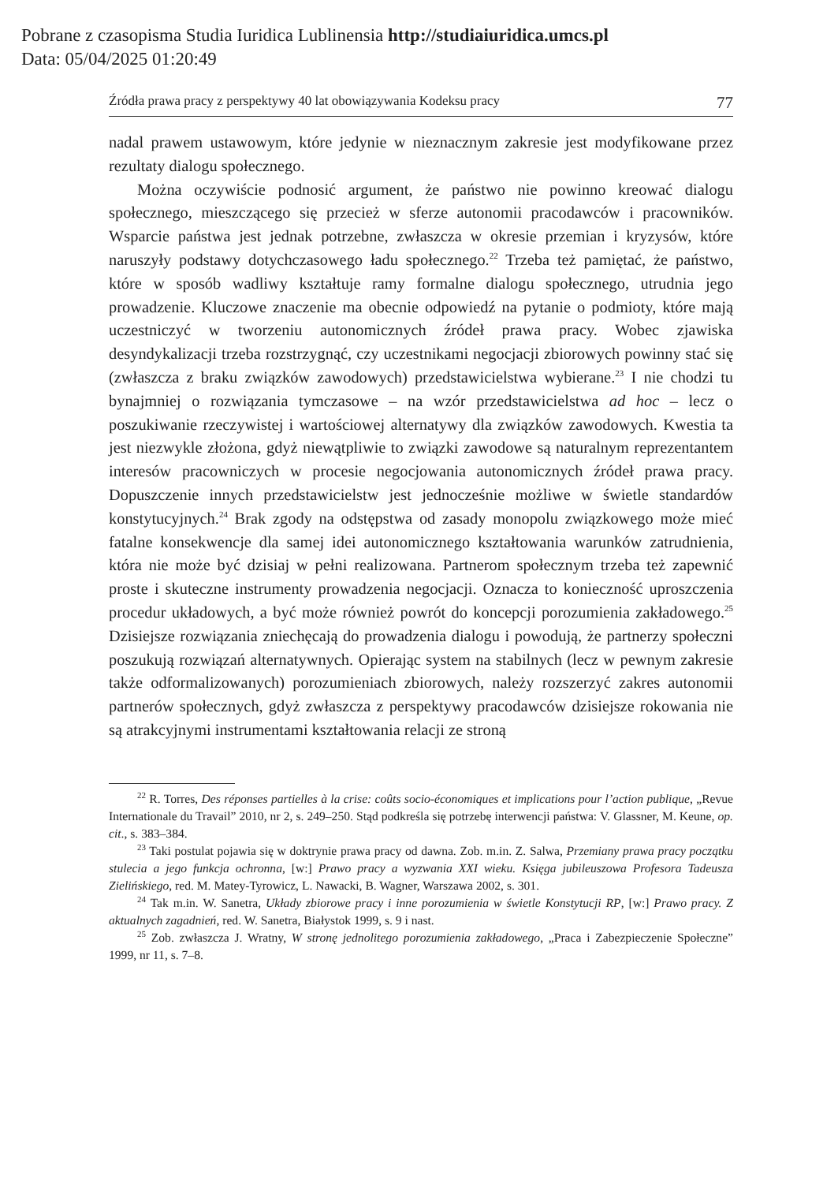Pobrane z czasopisma Studia Iuridica Lublinensia http://studiaiuridica.umcs.pl
Data: 05/04/2025 01:20:49
Źródła prawa pracy z perspektywy 40 lat obowiązywania Kodeksu pracy 77
nadal prawem ustawowym, które jedynie w nieznacznym zakresie jest modyfikowane przez rezultaty dialogu społecznego.
Można oczywiście podnosić argument, że państwo nie powinno kreować dialogu społecznego, mieszczącego się przecież w sferze autonomii pracodawców i pracowników. Wsparcie państwa jest jednak potrzebne, zwłaszcza w okresie przemian i kryzysów, które naruszyły podstawy dotychczasowego ładu społecznego.<sup>22</sup> Trzeba też pamiętać, że państwo, które w sposób wadliwy kształtuje ramy formalne dialogu społecznego, utrudnia jego prowadzenie. Kluczowe znaczenie ma obecnie odpowiedź na pytanie o podmioty, które mają uczestniczyć w tworzeniu autonomicznych źródeł prawa pracy. Wobec zjawiska desyndykalizacji trzeba rozstrzygnąć, czy uczestnikami negocjacji zbiorowych powinny stać się (zwłaszcza z braku związków zawodowych) przedstawicielstwa wybierane.<sup>23</sup> I nie chodzi tu bynajmniej o rozwiązania tymczasowe – na wzór przedstawicielstwa ad hoc – lecz o poszukiwanie rzeczywistej i wartościowej alternatywy dla związków zawodowych. Kwestia ta jest niezwykle złożona, gdyż niewątpliwie to związki zawodowe są naturalnym reprezentantem interesów pracowniczych w procesie negocjowania autonomicznych źródeł prawa pracy. Dopuszczenie innych przedstawicielstw jest jednocześnie możliwe w świetle standardów konstytucyjnych.<sup>24</sup> Brak zgody na odstępstwa od zasady monopolu związkowego może mieć fatalne konsekwencje dla samej idei autonomicznego kształtowania warunków zatrudnienia, która nie może być dzisiaj w pełni realizowana. Partnerom społecznym trzeba też zapewnić proste i skuteczne instrumenty prowadzenia negocjacji. Oznacza to konieczność uproszczenia procedur układowych, a być może również powrót do koncepcji porozumienia zakładowego.<sup>25</sup> Dzisiejsze rozwiązania zniechęcają do prowadzenia dialogu i powodują, że partnerzy społeczni poszukują rozwiązań alternatywnych. Opierając system na stabilnych (lecz w pewnym zakresie także odformalizowanych) porozumieniach zbiorowych, należy rozszerzyć zakres autonomii partnerów społecznych, gdyż zwłaszcza z perspektywy pracodawców dzisiejsze rokowania nie są atrakcyjnymi instrumentami kształtowania relacji ze stroną
<sup>22</sup> R. Torres, Des réponses partielles à la crise: coûts socio-économiques et implications pour l’action publique, „Revue Internationale du Travail” 2010, nr 2, s. 249–250. Stąd podkreśla się potrzebę interwencji państwa: V. Glassner, M. Keune, op. cit., s. 383–384.
<sup>23</sup> Taki postulat pojawia się w doktrynie prawa pracy od dawna. Zob. m.in. Z. Salwa, Przemiany prawa pracy początku stulecia a jego funkcja ochronna, [w:] Prawo pracy a wyzwania XXI wieku. Księga jubileuszowa Profesora Tadeusza Zielińskiego, red. M. Matey-Tyrowicz, L. Nawacki, B. Wagner, Warszawa 2002, s. 301.
<sup>24</sup> Tak m.in. W. Sanetra, Układy zbiorowe pracy i inne porozumienia w świetle Konstytucji RP, [w:] Prawo pracy. Z aktualnych zagadnień, red. W. Sanetra, Białystok 1999, s. 9 i nast.
<sup>25</sup> Zob. zwłaszcza J. Wratny, W stronę jednolitego porozumienia zakładowego, „Praca i Zabezpieczenie Społeczne” 1999, nr 11, s. 7–8.